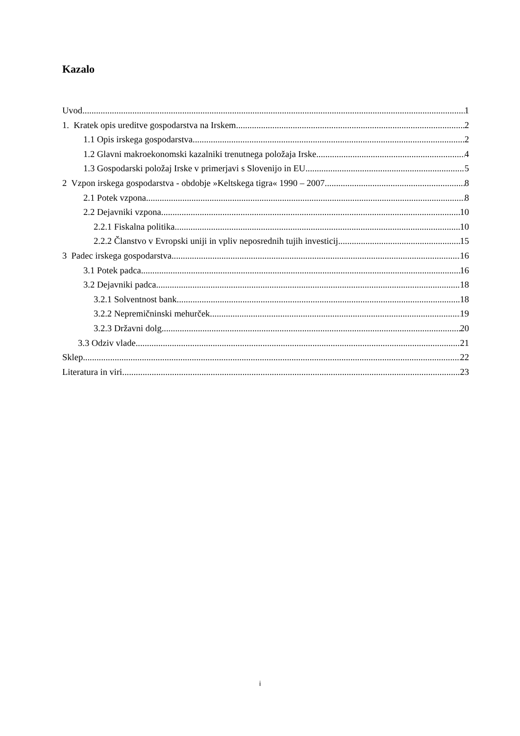Kazalo
Uvod 1
1. Kratek opis ureditve gospodarstva na Irskem 2
1.1 Opis irskega gospodarstva 2
1.2 Glavni makroekonomski kazalniki trenutnega položaja Irske 4
1.3 Gospodarski položaj Irske v primerjavi s Slovenijo in EU 5
2 Vzpon irskega gospodarstva - obdobje »Keltskega tigra« 1990 – 2007 8
2.1 Potek vzpona 8
2.2 Dejavniki vzpona 10
2.2.1 Fiskalna politika 10
2.2.2 Članstvo v Evropski uniji in vpliv neposrednih tujih investicij 15
3 Padec irskega gospodarstva 16
3.1 Potek padca 16
3.2 Dejavniki padca 18
3.2.1 Solventnost bank 18
3.2.2 Nepremičninski mehurček 19
3.2.3 Državni dolg 20
3.3 Odziv vlade 21
Sklep 22
Literatura in viri 23
i